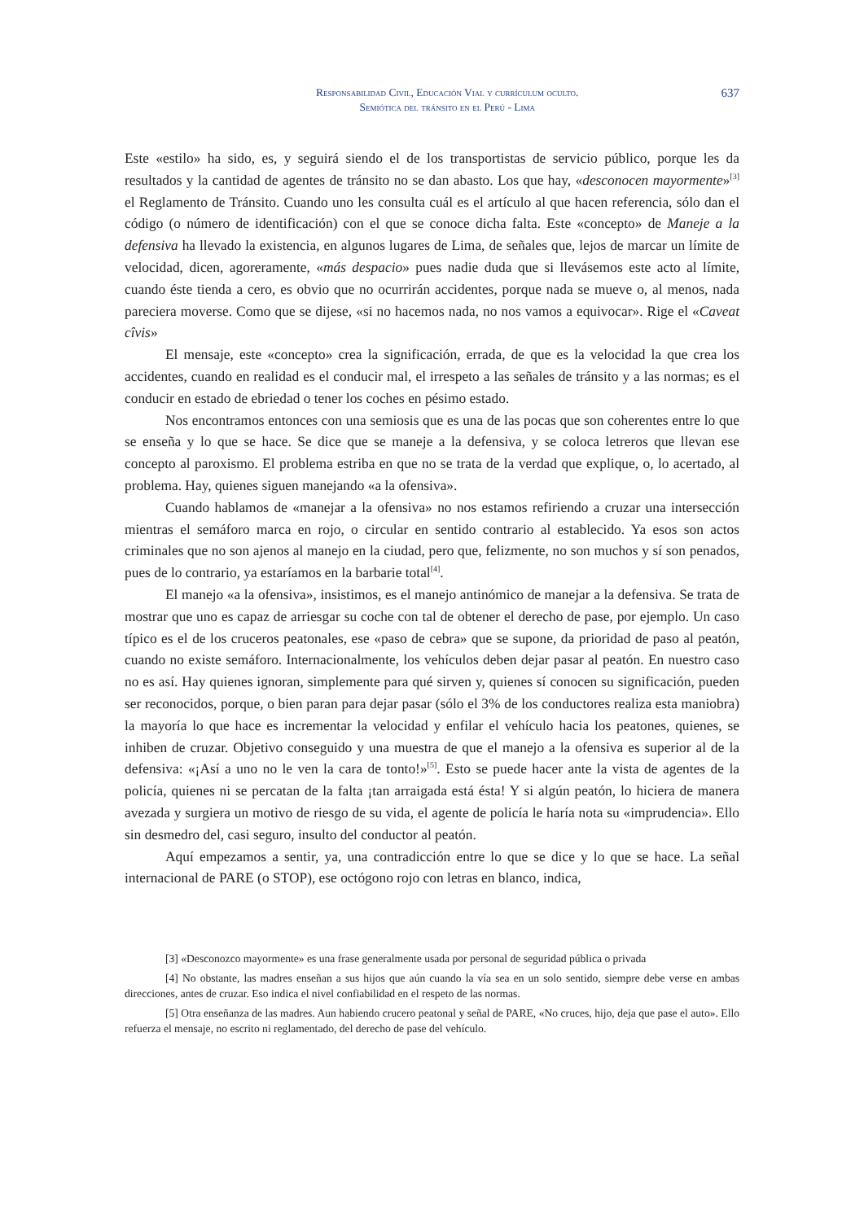Responsabilidad Civil, Educación Vial y currículum oculto.
Semiótica del tránsito en el Perú - Lima
637
Este «estilo» ha sido, es, y seguirá siendo el de los transportistas de servicio público, porque les da resultados y la cantidad de agentes de tránsito no se dan abasto. Los que hay, «desconocen mayormente»<sup>[3]</sup> el Reglamento de Tránsito. Cuando uno les consulta cuál es el artículo al que hacen referencia, sólo dan el código (o número de identificación) con el que se conoce dicha falta. Este «concepto» de Maneje a la defensiva ha llevado la existencia, en algunos lugares de Lima, de señales que, lejos de marcar un límite de velocidad, dicen, agoreramente, «más despacio» pues nadie duda que si llevásemos este acto al límite, cuando éste tienda a cero, es obvio que no ocurrirán accidentes, porque nada se mueve o, al menos, nada pareciera moverse. Como que se dijese, «si no hacemos nada, no nos vamos a equivocar». Rige el «Caveat cîvis»
El mensaje, este «concepto» crea la significación, errada, de que es la velocidad la que crea los accidentes, cuando en realidad es el conducir mal, el irrespeto a las señales de tránsito y a las normas; es el conducir en estado de ebriedad o tener los coches en pésimo estado.
Nos encontramos entonces con una semiosis que es una de las pocas que son coherentes entre lo que se enseña y lo que se hace. Se dice que se maneje a la defensiva, y se coloca letreros que llevan ese concepto al paroxismo. El problema estriba en que no se trata de la verdad que explique, o, lo acertado, al problema. Hay, quienes siguen manejando «a la ofensiva».
Cuando hablamos de «manejar a la ofensiva» no nos estamos refiriendo a cruzar una intersección mientras el semáforo marca en rojo, o circular en sentido contrario al establecido. Ya esos son actos criminales que no son ajenos al manejo en la ciudad, pero que, felizmente, no son muchos y sí son penados, pues de lo contrario, ya estaríamos en la barbarie total<sup>[4]</sup>.
El manejo «a la ofensiva», insistimos, es el manejo antinómico de manejar a la defensiva. Se trata de mostrar que uno es capaz de arriesgar su coche con tal de obtener el derecho de pase, por ejemplo. Un caso típico es el de los cruceros peatonales, ese «paso de cebra» que se supone, da prioridad de paso al peatón, cuando no existe semáforo. Internacionalmente, los vehículos deben dejar pasar al peatón. En nuestro caso no es así. Hay quienes ignoran, simplemente para qué sirven y, quienes sí conocen su significación, pueden ser reconocidos, porque, o bien paran para dejar pasar (sólo el 3% de los conductores realiza esta maniobra) la mayoría lo que hace es incrementar la velocidad y enfilar el vehículo hacia los peatones, quienes, se inhiben de cruzar. Objetivo conseguido y una muestra de que el manejo a la ofensiva es superior al de la defensiva: «¡Así a uno no le ven la cara de tonto!»<sup>[5]</sup>. Esto se puede hacer ante la vista de agentes de la policía, quienes ni se percatan de la falta ¡tan arraigada está ésta! Y si algún peatón, lo hiciera de manera avezada y surgiera un motivo de riesgo de su vida, el agente de policía le haría nota su «imprudencia». Ello sin desmedro del, casi seguro, insulto del conductor al peatón.
Aquí empezamos a sentir, ya, una contradicción entre lo que se dice y lo que se hace. La señal internacional de PARE (o STOP), ese octógono rojo con letras en blanco, indica,
[3] «Desconozco mayormente» es una frase generalmente usada por personal de seguridad pública o privada
[4] No obstante, las madres enseñan a sus hijos que aún cuando la vía sea en un solo sentido, siempre debe verse en ambas direcciones, antes de cruzar. Eso indica el nivel confiabilidad en el respeto de las normas.
[5] Otra enseñanza de las madres. Aun habiendo crucero peatonal y señal de PARE, «No cruces, hijo, deja que pase el auto». Ello refuerza el mensaje, no escrito ni reglamentado, del derecho de pase del vehículo.